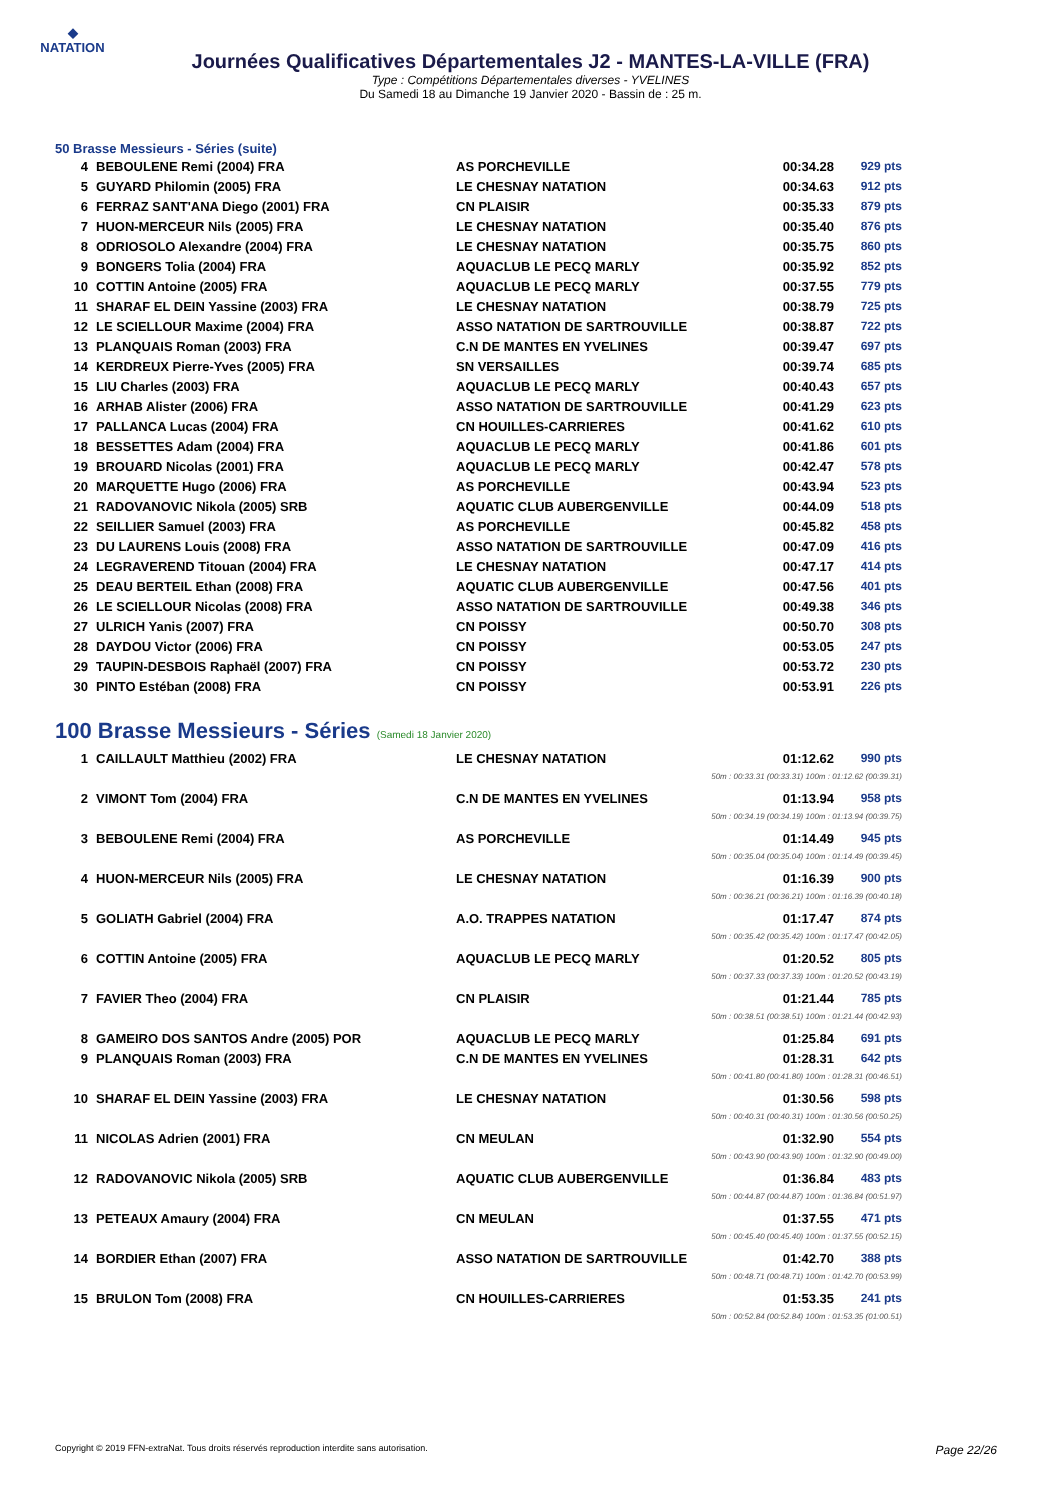◆
NATATION
Journées Qualificatives Départementales J2 - MANTES-LA-VILLE (FRA)
Type : Compétitions Départementales diverses - YVELINES
Du Samedi 18 au Dimanche 19 Janvier 2020 - Bassin de : 25 m.
50 Brasse Messieurs - Séries (suite)
| 4 | BEBOULENE Remi (2004) FRA | AS PORCHEVILLE | 00:34.28 | 929 pts |
| 5 | GUYARD Philomin (2005) FRA | LE CHESNAY NATATION | 00:34.63 | 912 pts |
| 6 | FERRAZ SANT'ANA Diego (2001) FRA | CN PLAISIR | 00:35.33 | 879 pts |
| 7 | HUON-MERCEUR Nils (2005) FRA | LE CHESNAY NATATION | 00:35.40 | 876 pts |
| 8 | ODRIOSOLO Alexandre (2004) FRA | LE CHESNAY NATATION | 00:35.75 | 860 pts |
| 9 | BONGERS Tolia (2004) FRA | AQUACLUB LE PECQ MARLY | 00:35.92 | 852 pts |
| 10 | COTTIN Antoine (2005) FRA | AQUACLUB LE PECQ MARLY | 00:37.55 | 779 pts |
| 11 | SHARAF EL DEIN Yassine (2003) FRA | LE CHESNAY NATATION | 00:38.79 | 725 pts |
| 12 | LE SCIELLOUR Maxime (2004) FRA | ASSO NATATION DE SARTROUVILLE | 00:38.87 | 722 pts |
| 13 | PLANQUAIS Roman (2003) FRA | C.N DE MANTES EN YVELINES | 00:39.47 | 697 pts |
| 14 | KERDREUX Pierre-Yves (2005) FRA | SN VERSAILLES | 00:39.74 | 685 pts |
| 15 | LIU Charles (2003) FRA | AQUACLUB LE PECQ MARLY | 00:40.43 | 657 pts |
| 16 | ARHAB Alister (2006) FRA | ASSO NATATION DE SARTROUVILLE | 00:41.29 | 623 pts |
| 17 | PALLANCA Lucas (2004) FRA | CN HOUILLES-CARRIERES | 00:41.62 | 610 pts |
| 18 | BESSETTES Adam (2004) FRA | AQUACLUB LE PECQ MARLY | 00:41.86 | 601 pts |
| 19 | BROUARD Nicolas (2001) FRA | AQUACLUB LE PECQ MARLY | 00:42.47 | 578 pts |
| 20 | MARQUETTE Hugo (2006) FRA | AS PORCHEVILLE | 00:43.94 | 523 pts |
| 21 | RADOVANOVIC Nikola (2005) SRB | AQUATIC CLUB AUBERGENVILLE | 00:44.09 | 518 pts |
| 22 | SEILLIER Samuel (2003) FRA | AS PORCHEVILLE | 00:45.82 | 458 pts |
| 23 | DU LAURENS Louis (2008) FRA | ASSO NATATION DE SARTROUVILLE | 00:47.09 | 416 pts |
| 24 | LEGRAVEREND Titouan (2004) FRA | LE CHESNAY NATATION | 00:47.17 | 414 pts |
| 25 | DEAU BERTEIL Ethan (2008) FRA | AQUATIC CLUB AUBERGENVILLE | 00:47.56 | 401 pts |
| 26 | LE SCIELLOUR Nicolas (2008) FRA | ASSO NATATION DE SARTROUVILLE | 00:49.38 | 346 pts |
| 27 | ULRICH Yanis (2007) FRA | CN POISSY | 00:50.70 | 308 pts |
| 28 | DAYDOU Victor (2006) FRA | CN POISSY | 00:53.05 | 247 pts |
| 29 | TAUPIN-DESBOIS Raphaël (2007) FRA | CN POISSY | 00:53.72 | 230 pts |
| 30 | PINTO Estéban (2008) FRA | CN POISSY | 00:53.91 | 226 pts |
100 Brasse Messieurs - Séries (Samedi 18 Janvier 2020)
| 1 | CAILLAULT Matthieu (2002) FRA | LE CHESNAY NATATION | 01:12.62 | 990 pts |
| 50m : 00:33.31 (00:33.31) 100m : 01:12.62 (00:39.31) | | | | |
| 2 | VIMONT Tom (2004) FRA | C.N DE MANTES EN YVELINES | 01:13.94 | 958 pts |
| 50m : 00:34.19 (00:34.19) 100m : 01:13.94 (00:39.75) | | | | |
| 3 | BEBOULENE Remi (2004) FRA | AS PORCHEVILLE | 01:14.49 | 945 pts |
| 50m : 00:35.04 (00:35.04) 100m : 01:14.49 (00:39.45) | | | | |
| 4 | HUON-MERCEUR Nils (2005) FRA | LE CHESNAY NATATION | 01:16.39 | 900 pts |
| 50m : 00:36.21 (00:36.21) 100m : 01:16.39 (00:40.18) | | | | |
| 5 | GOLIATH Gabriel (2004) FRA | A.O. TRAPPES NATATION | 01:17.47 | 874 pts |
| 50m : 00:35.42 (00:35.42) 100m : 01:17.47 (00:42.05) | | | | |
| 6 | COTTIN Antoine (2005) FRA | AQUACLUB LE PECQ MARLY | 01:20.52 | 805 pts |
| 50m : 00:37.33 (00:37.33) 100m : 01:20.52 (00:43.19) | | | | |
| 7 | FAVIER Theo (2004) FRA | CN PLAISIR | 01:21.44 | 785 pts |
| 50m : 00:38.51 (00:38.51) 100m : 01:21.44 (00:42.93) | | | | |
| 8 | GAMEIRO DOS SANTOS Andre (2005) POR | AQUACLUB LE PECQ MARLY | 01:25.84 | 691 pts |
| 9 | PLANQUAIS Roman (2003) FRA | C.N DE MANTES EN YVELINES | 01:28.31 | 642 pts |
| 50m : 00:41.80 (00:41.80) 100m : 01:28.31 (00:46.51) | | | | |
| 10 | SHARAF EL DEIN Yassine (2003) FRA | LE CHESNAY NATATION | 01:30.56 | 598 pts |
| 50m : 00:40.31 (00:40.31) 100m : 01:30.56 (00:50.25) | | | | |
| 11 | NICOLAS Adrien (2001) FRA | CN MEULAN | 01:32.90 | 554 pts |
| 50m : 00:43.90 (00:43.90) 100m : 01:32.90 (00:49.00) | | | | |
| 12 | RADOVANOVIC Nikola (2005) SRB | AQUATIC CLUB AUBERGENVILLE | 01:36.84 | 483 pts |
| 50m : 00:44.87 (00:44.87) 100m : 01:36.84 (00:51.97) | | | | |
| 13 | PETEAUX Amaury (2004) FRA | CN MEULAN | 01:37.55 | 471 pts |
| 50m : 00:45.40 (00:45.40) 100m : 01:37.55 (00:52.15) | | | | |
| 14 | BORDIER Ethan (2007) FRA | ASSO NATATION DE SARTROUVILLE | 01:42.70 | 388 pts |
| 50m : 00:48.71 (00:48.71) 100m : 01:42.70 (00:53.99) | | | | |
| 15 | BRULON Tom (2008) FRA | CN HOUILLES-CARRIERES | 01:53.35 | 241 pts |
| 50m : 00:52.84 (00:52.84) 100m : 01:53.35 (01:00.51) | | | | |
Copyright © 2019 FFN-extraNat. Tous droits réservés reproduction interdite sans autorisation. Page 22/26